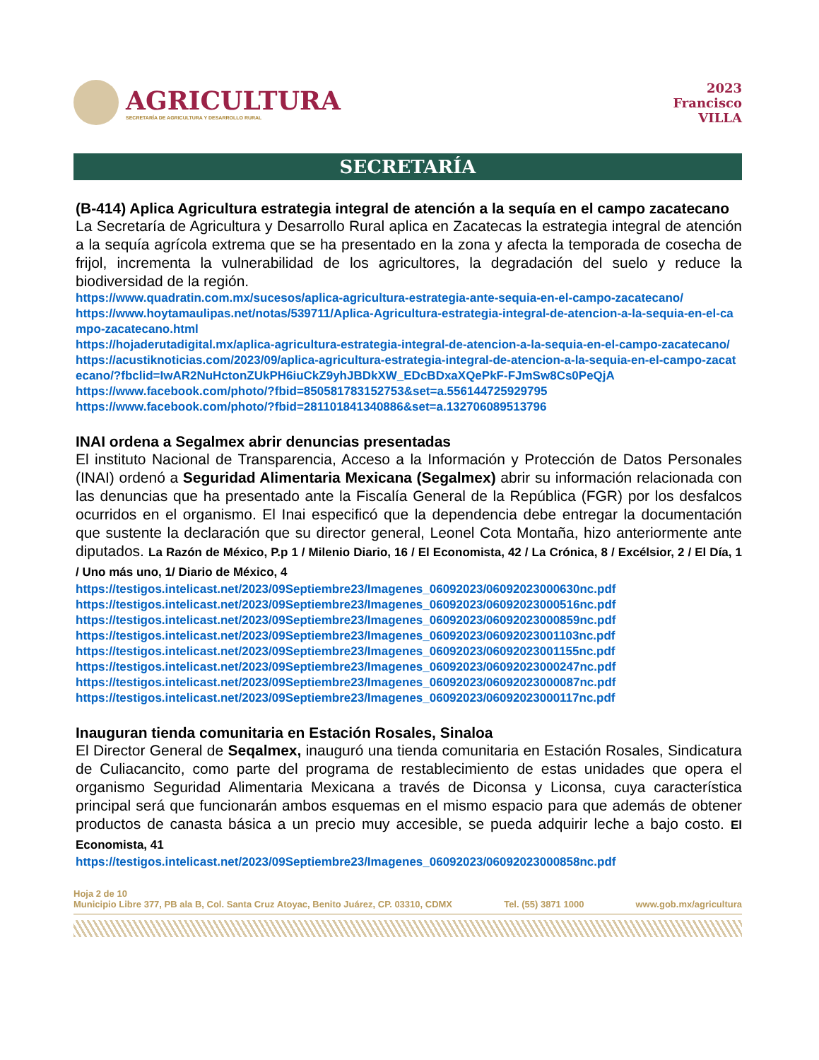AGRICULTURA
SECRETARÍA DE AGRICULTURA Y DESARROLLO RURAL
2023
Francisco
VILLA
SECRETARÍA
(B-414) Aplica Agricultura estrategia integral de atención a la sequía en el campo zacatecano
La Secretaría de Agricultura y Desarrollo Rural aplica en Zacatecas la estrategia integral de atención a la sequía agrícola extrema que se ha presentado en la zona y afecta la temporada de cosecha de frijol, incrementa la vulnerabilidad de los agricultores, la degradación del suelo y reduce la biodiversidad de la región.
https://www.quadratin.com.mx/sucesos/aplica-agricultura-estrategia-ante-sequia-en-el-campo-zacatecano/
https://www.hoytamaulipas.net/notas/539711/Aplica-Agricultura-estrategia-integral-de-atencion-a-la-sequia-en-el-campo-zacatecano.html
https://hojaderutadigital.mx/aplica-agricultura-estrategia-integral-de-atencion-a-la-sequia-en-el-campo-zacatecano/
https://acustiknoticias.com/2023/09/aplica-agricultura-estrategia-integral-de-atencion-a-la-sequia-en-el-campo-zacatecano/?fbclid=IwAR2NuHctonZUkPH6iuCkZ9yhJBDkXW_EDcBDxaXQePkF-FJmSw8Cs0PeQjA
https://www.facebook.com/photo/?fbid=850581783152753&set=a.556144725929795
https://www.facebook.com/photo/?fbid=281101841340886&set=a.132706089513796
INAI ordena a Segalmex abrir denuncias presentadas
El instituto Nacional de Transparencia, Acceso a la Información y Protección de Datos Personales (INAI) ordenó a Seguridad Alimentaria Mexicana (Segalmex) abrir su información relacionada con las denuncias que ha presentado ante la Fiscalía General de la República (FGR) por los desfalcos ocurridos en el organismo. El Inai especificó que la dependencia debe entregar la documentación que sustente la declaración que su director general, Leonel Cota Montaña, hizo anteriormente ante diputados. La Razón de México, P.p 1 / Milenio Diario, 16 / El Economista, 42 / La Crónica, 8 / Excélsior, 2 / El Día, 1 / Uno más uno, 1/ Diario de México, 4
https://testigos.intelicast.net/2023/09Septiembre23/Imagenes_06092023/06092023000630nc.pdf
https://testigos.intelicast.net/2023/09Septiembre23/Imagenes_06092023/06092023000516nc.pdf
https://testigos.intelicast.net/2023/09Septiembre23/Imagenes_06092023/06092023000859nc.pdf
https://testigos.intelicast.net/2023/09Septiembre23/Imagenes_06092023/06092023001103nc.pdf
https://testigos.intelicast.net/2023/09Septiembre23/Imagenes_06092023/06092023001155nc.pdf
https://testigos.intelicast.net/2023/09Septiembre23/Imagenes_06092023/06092023000247nc.pdf
https://testigos.intelicast.net/2023/09Septiembre23/Imagenes_06092023/06092023000087nc.pdf
https://testigos.intelicast.net/2023/09Septiembre23/Imagenes_06092023/06092023000117nc.pdf
Inauguran tienda comunitaria en Estación Rosales, Sinaloa
El Director General de Seqalmex, inauguró una tienda comunitaria en Estación Rosales, Sindicatura de Culiacancito, como parte del programa de restablecimiento de estas unidades que opera el organismo Seguridad Alimentaria Mexicana a través de Diconsa y Liconsa, cuya característica principal será que funcionarán ambos esquemas en el mismo espacio para que además de obtener productos de canasta básica a un precio muy accesible, se pueda adquirir leche a bajo costo. El Economista, 41
https://testigos.intelicast.net/2023/09Septiembre23/Imagenes_06092023/06092023000858nc.pdf
Hoja 2 de 10
Municipio Libre 377, PB ala B, Col. Santa Cruz Atoyac, Benito Juárez, CP. 03310, CDMX Tel. (55) 3871 1000 www.gob.mx/agricultura